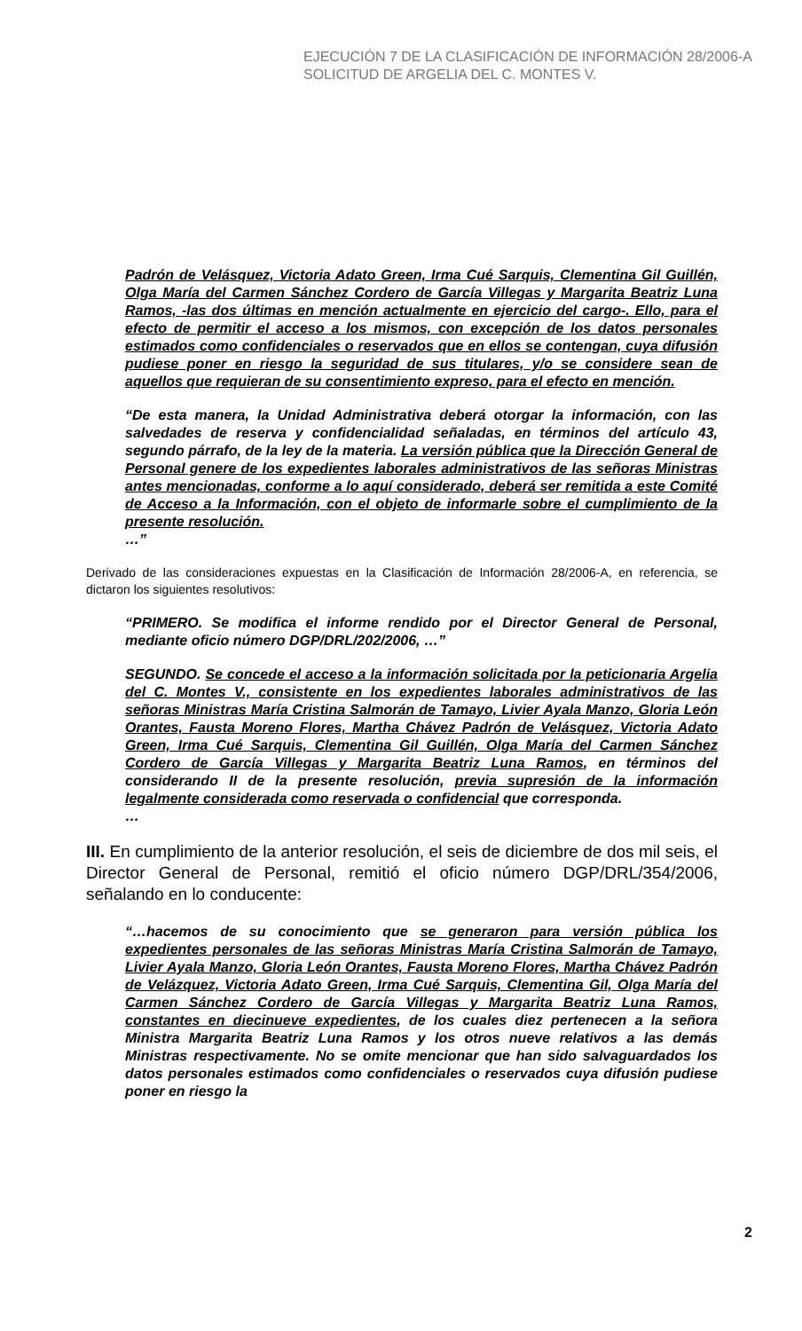EJECUCIÓN 7 DE LA CLASIFICACIÓN DE INFORMACIÓN 28/2006-A
SOLICITUD DE ARGELIA DEL C. MONTES V.
Padrón de Velásquez, Victoria Adato Green, Irma Cué Sarquis, Clementina Gil Guillén, Olga María del Carmen Sánchez Cordero de García Villegas y Margarita Beatriz Luna Ramos, -las dos últimas en mención actualmente en ejercicio del cargo-. Ello, para el efecto de permitir el acceso a los mismos, con excepción de los datos personales estimados como confidenciales o reservados que en ellos se contengan, cuya difusión pudiese poner en riesgo la seguridad de sus titulares, y/o se considere sean de aquellos que requieran de su consentimiento expreso, para el efecto en mención.
“De esta manera, la Unidad Administrativa deberá otorgar la información, con las salvedades de reserva y confidencialidad señaladas, en términos del artículo 43, segundo párrafo, de la ley de la materia. La versión pública que la Dirección General de Personal genere de los expedientes laborales administrativos de las señoras Ministras antes mencionadas, conforme a lo aquí considerado, deberá ser remitida a este Comité de Acceso a la Información, con el objeto de informarle sobre el cumplimiento de la presente resolución.
…”
Derivado de las consideraciones expuestas en la Clasificación de Información 28/2006-A, en referencia, se dictaron los siguientes resolutivos:
“PRIMERO. Se modifica el informe rendido por el Director General de Personal, mediante oficio número DGP/DRL/202/2006, …”
SEGUNDO. Se concede el acceso a la información solicitada por la peticionaria Argelia del C. Montes V., consistente en los expedientes laborales administrativos de las señoras Ministras María Cristina Salmorán de Tamayo, Livier Ayala Manzo, Gloria León Orantes, Fausta Moreno Flores, Martha Chávez Padrón de Velásquez, Victoria Adato Green, Irma Cué Sarquis, Clementina Gil Guillén, Olga María del Carmen Sánchez Cordero de García Villegas y Margarita Beatriz Luna Ramos, en términos del considerando II de la presente resolución, previa supresión de la información legalmente considerada como reservada o confidencial que corresponda.
…
III. En cumplimiento de la anterior resolución, el seis de diciembre de dos mil seis, el Director General de Personal, remitió el oficio número DGP/DRL/354/2006, señalando en lo conducente:
“…hacemos de su conocimiento que se generaron para versión pública los expedientes personales de las señoras Ministras María Cristina Salmorán de Tamayo, Livier Ayala Manzo, Gloria León Orantes, Fausta Moreno Flores, Martha Chávez Padrón de Velázquez, Victoria Adato Green, Irma Cué Sarquis, Clementina Gil, Olga María del Carmen Sánchez Cordero de García Villegas y Margarita Beatriz Luna Ramos, constantes en diecinueve expedientes, de los cuales diez pertenecen a la señora Ministra Margarita Beatriz Luna Ramos y los otros nueve relativos a las demás Ministras respectivamente. No se omite mencionar que han sido salvaguardados los datos personales estimados como confidenciales o reservados cuya difusión pudiese poner en riesgo la
2